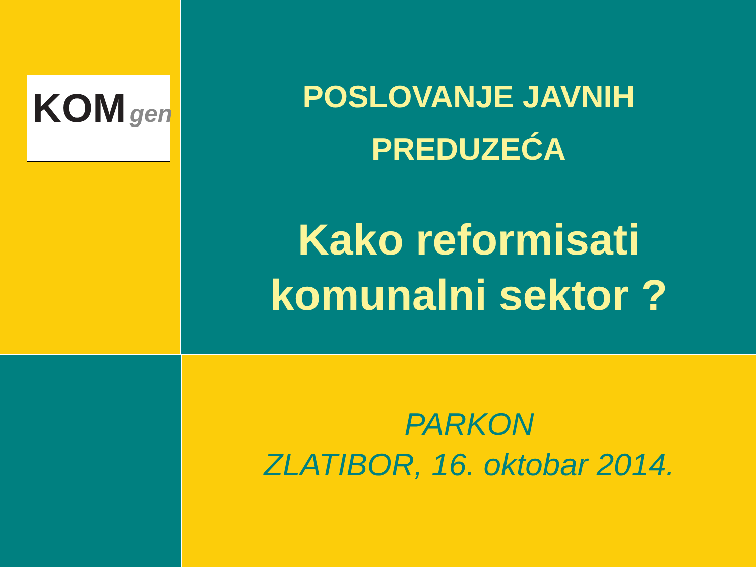KOM gen
POSLOVANJE JAVNIH
PREDUZEĆA
Kako reformisati
komunalni sektor ?
PARKON
ZLATIBOR, 16. oktobar 2014.